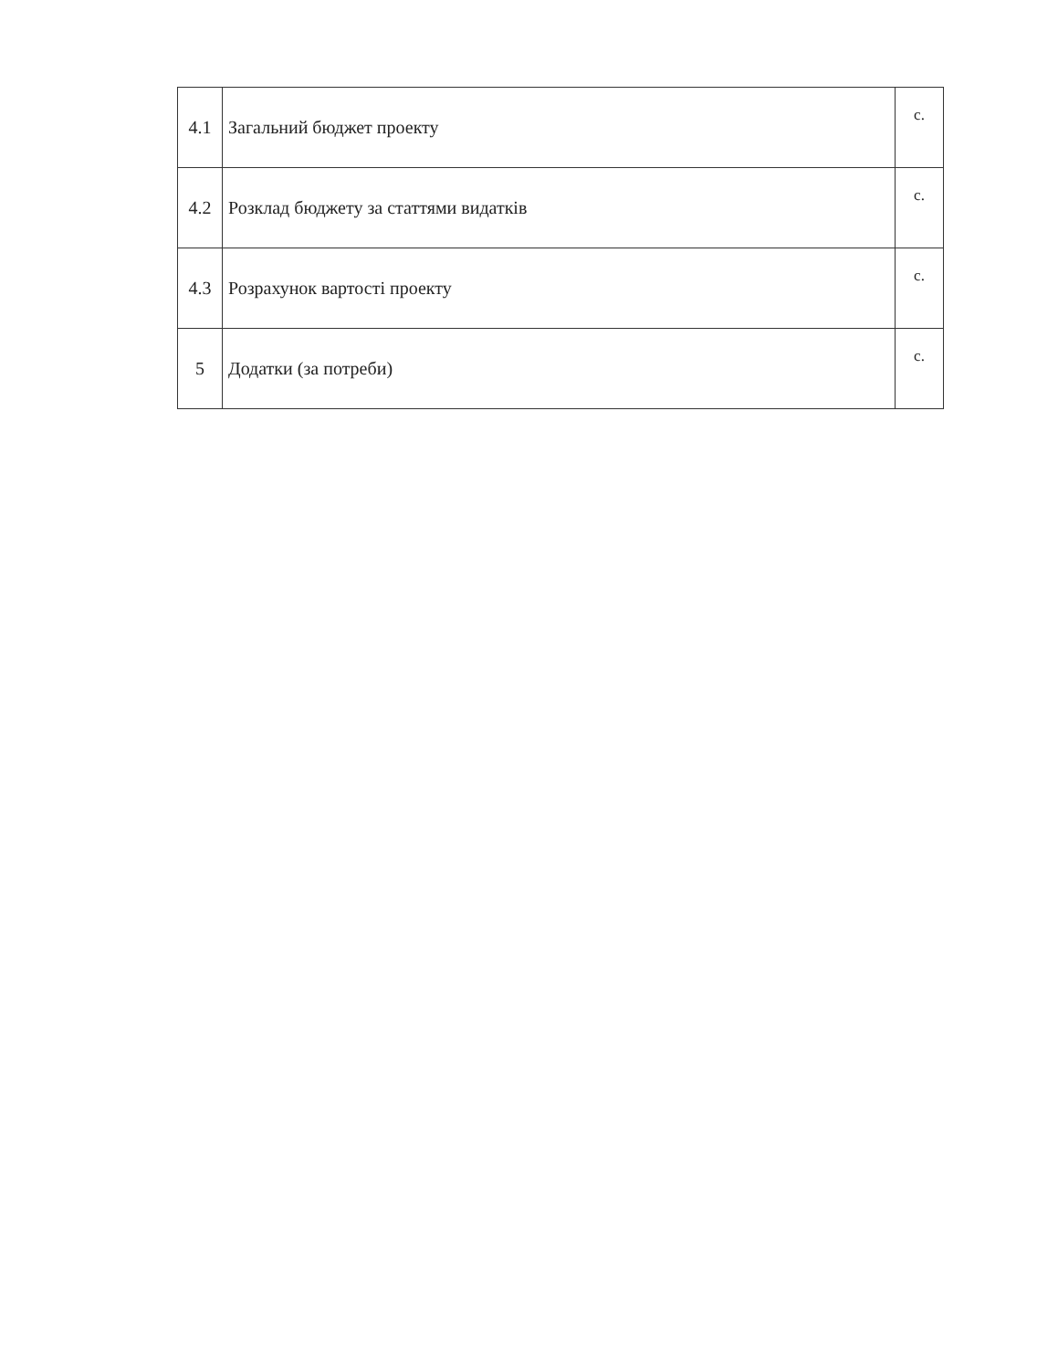| 4.1 | Загальний бюджет проекту | с. |
| 4.2 | Розклад бюджету за статтями видатків | с. |
| 4.3 | Розрахунок вартості проекту | с. |
| 5 | Додатки (за потреби) | с. |